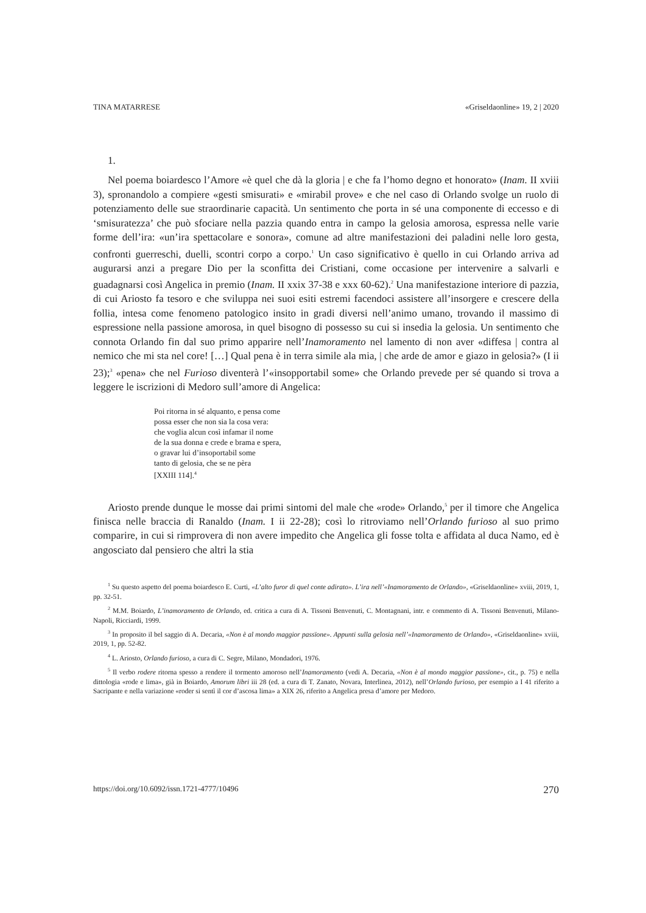TINA MATARRESE «Griseldaonline» 19, 2 | 2020
1.
Nel poema boiardesco l’Amore «è quel che dà la gloria | e che fa l’homo degno et honorato» (Inam. II xviii 3), spronandolo a compiere «gesti smisurati» e «mirabil prove» e che nel caso di Orlando svolge un ruolo di potenziamento delle sue straordinarie capacità. Un sentimento che porta in sé una componente di eccesso e di ‘smisuratezza’ che può sfociare nella pazzia quando entra in campo la gelosia amorosa, espressa nelle varie forme dell’ira: «un’ira spettacolare e sonora», comune ad altre manifestazioni dei paladini nelle loro gesta, confronti guerreschi, duelli, scontri corpo a corpo.<sup>1</sup> Un caso significativo è quello in cui Orlando arriva ad augurarsi anzi a pregare Dio per la sconfitta dei Cristiani, come occasione per intervenire a salvarli e guadagnarsi così Angelica in premio (Inam. II xxix 37-38 e xxx 60-62).<sup>2</sup> Una manifestazione interiore di pazzia, di cui Ariosto fa tesoro e che sviluppa nei suoi esiti estremi facendoci assistere all’insorgere e crescere della follia, intesa come fenomeno patologico insito in gradi diversi nell’animo umano, trovando il massimo di espressione nella passione amorosa, in quel bisogno di possesso su cui si insedia la gelosia. Un sentimento che connota Orlando fin dal suo primo apparire nell’Inamoramento nel lamento di non aver «diffesa | contra al nemico che mi sta nel core! […] Qual pena è in terra simile ala mia, | che arde de amor e giazo in gelosia?» (I ii 23);<sup>3</sup> «pena» che nel Furioso diventerà l’«insopportabil some» che Orlando prevede per sé quando si trova a leggere le iscrizioni di Medoro sull’amore di Angelica:
Poi ritorna in sé alquanto, e pensa come
possa esser che non sia la cosa vera:
che voglia alcun così infamar il nome
de la sua donna e crede e brama e spera,
o gravar lui d’insoportabil some
tanto di gelosia, che se ne pèra
[XXIII 114].<sup>4</sup>
Ariosto prende dunque le mosse dai primi sintomi del male che «rode» Orlando,<sup>5</sup> per il timore che Angelica finisca nelle braccia di Ranaldo (Inam. I ii 22-28); così lo ritroviamo nell’Orlando furioso al suo primo comparire, in cui si rimprovera di non avere impedito che Angelica gli fosse tolta e affidata al duca Namo, ed è angosciato dal pensiero che altri la stia
<sup>1</sup> Su questo aspetto del poema boiardesco E. Curti, «L’alto furor di quel conte adirato». L’ira nell’«Inamoramento de Orlando», «Griseldaonline» xviii, 2019, 1, pp. 32-51.
<sup>2</sup> M.M. Boiardo, L’inamoramento de Orlando, ed. critica a cura di A. Tissoni Benvenuti, C. Montagnani, intr. e commento di A. Tissoni Benvenuti, Milano-Napoli, Ricciardi, 1999.
<sup>3</sup> In proposito il bel saggio di A. Decaria, «Non è al mondo maggior passïone». Appunti sulla gelosia nell’«Inamoramento de Orlando», «Griseldaonline» xviii, 2019, 1, pp. 52-82.
<sup>4</sup> L. Ariosto, Orlando furioso, a cura di C. Segre, Milano, Mondadori, 1976.
<sup>5</sup> Il verbo rodere ritorna spesso a rendere il tormento amoroso nell’Inamoramento (vedi A. Decaria, «Non è al mondo maggior passïone», cit., p. 75) e nella dittologia «rode e lima», già in Boiardo, Amorum libri iii 28 (ed. a cura di T. Zanato, Novara, Interlinea, 2012), nell’Orlando furioso, per esempio a I 41 riferito a Sacripante e nella variazione «roder si sentì il cor d’ascosa lima» a XIX 26, riferito a Angelica presa d’amore per Medoro.
https://doi.org/10.6092/issn.1721-4777/10496 270